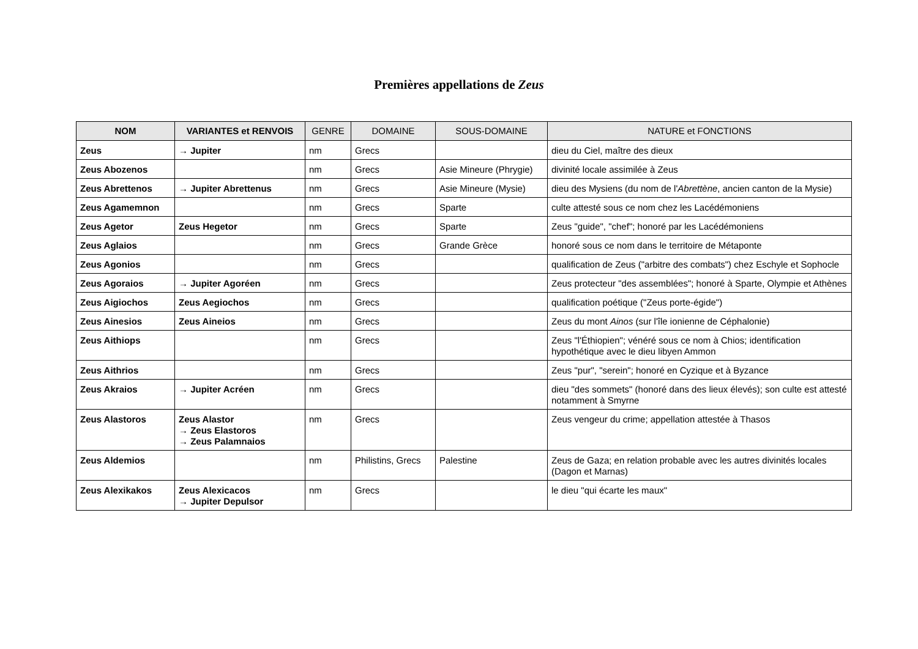Premières appellations de Zeus
| NOM | VARIANTES et RENVOIS | GENRE | DOMAINE | SOUS-DOMAINE | NATURE et FONCTIONS |
| --- | --- | --- | --- | --- | --- |
| Zeus | → Jupiter | nm | Grecs | | dieu du Ciel, maître des dieux |
| Zeus Abozenos | | nm | Grecs | Asie Mineure (Phrygie) | divinité locale assimilée à Zeus |
| Zeus Abrettenos | → Jupiter Abrettenus | nm | Grecs | Asie Mineure (Mysie) | dieu des Mysiens (du nom de l' Abrettène , ancien canton de la Mysie) |
| Zeus Agamemnon | | nm | Grecs | Sparte | culte attesté sous ce nom chez les Lacédémoniens |
| Zeus Agetor | Zeus Hegetor | nm | Grecs | Sparte | Zeus "guide", "chef"; honoré par les Lacédémoniens |
| Zeus Aglaios | | nm | Grecs | Grande Grèce | honoré sous ce nom dans le territoire de Métaponte |
| Zeus Agonios | | nm | Grecs | | qualification de Zeus ("arbitre des combats") chez Eschyle et Sophocle |
| Zeus Agoraios | → Jupiter Agoréen | nm | Grecs | | Zeus protecteur "des assemblées"; honoré à Sparte, Olympie et Athènes |
| Zeus Aigiochos | Zeus Aegiochos | nm | Grecs | | qualification poétique ("Zeus porte-égide") |
| Zeus Ainesios | Zeus Aineios | nm | Grecs | | Zeus du mont Ainos (sur l'île ionienne de Céphalonie) |
| Zeus Aithiops | | nm | Grecs | | Zeus "l'Éthiopien"; vénéré sous ce nom à Chios; identification hypothétique avec le dieu libyen Ammon |
| Zeus Aithrios | | nm | Grecs | | Zeus "pur", "serein"; honoré en Cyzique et à Byzance |
| Zeus Akraios | → Jupiter Acréen | nm | Grecs | | dieu "des sommets" (honoré dans des lieux élevés); son culte est attesté notamment à Smyrne |
| Zeus Alastoros | Zeus Alastor → Zeus Elastoros → Zeus Palamnaios | nm | Grecs | | Zeus vengeur du crime; appellation attestée à Thasos |
| Zeus Aldemios | | nm | Philistins, Grecs | Palestine | Zeus de Gaza; en relation probable avec les autres divinités locales (Dagon et Marnas) |
| Zeus Alexikakos | Zeus Alexicacos → Jupiter Depulsor | nm | Grecs | | le dieu "qui écarte les maux" |